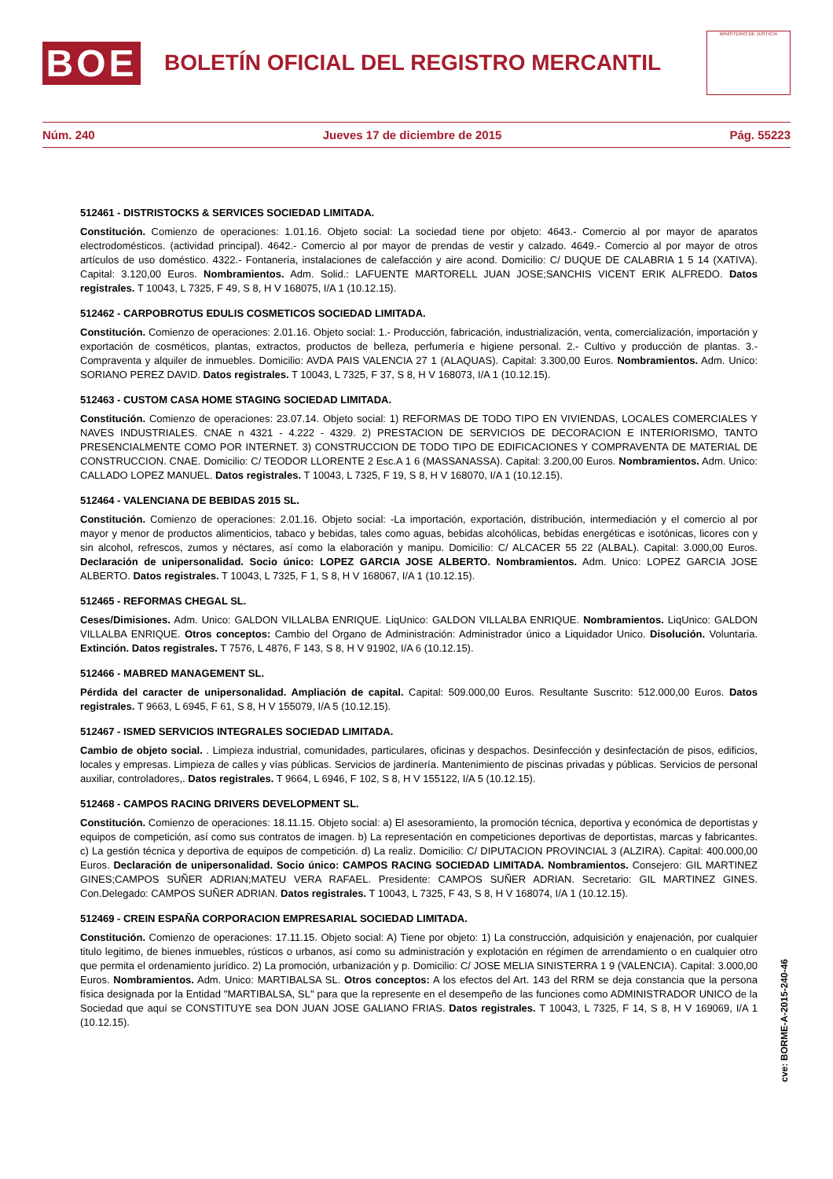BOE
BOLETÍN OFICIAL DEL REGISTRO MERCANTIL
MINISTERIO DE JUSTICIA
Núm. 240 Jueves 17 de diciembre de 2015 Pág. 55223
512461 - DISTRISTOCKS & SERVICES SOCIEDAD LIMITADA.
Constitución. Comienzo de operaciones: 1.01.16. Objeto social: La sociedad tiene por objeto: 4643.- Comercio al por mayor de aparatos electrodomésticos. (actividad principal). 4642.- Comercio al por mayor de prendas de vestir y calzado. 4649.- Comercio al por mayor de otros artículos de uso doméstico. 4322.- Fontanería, instalaciones de calefacción y aire acond. Domicilio: C/ DUQUE DE CALABRIA 1 5 14 (XATIVA). Capital: 3.120,00 Euros. Nombramientos. Adm. Solid.: LAFUENTE MARTORELL JUAN JOSE;SANCHIS VICENT ERIK ALFREDO. Datos registrales. T 10043, L 7325, F 49, S 8, H V 168075, I/A 1 (10.12.15).
512462 - CARPOBROTUS EDULIS COSMETICOS SOCIEDAD LIMITADA.
Constitución. Comienzo de operaciones: 2.01.16. Objeto social: 1.- Producción, fabricación, industrialización, venta, comercialización, importación y exportación de cosméticos, plantas, extractos, productos de belleza, perfumería e higiene personal. 2.- Cultivo y producción de plantas. 3.- Compraventa y alquiler de inmuebles. Domicilio: AVDA PAIS VALENCIA 27 1 (ALAQUAS). Capital: 3.300,00 Euros. Nombramientos. Adm. Unico: SORIANO PEREZ DAVID. Datos registrales. T 10043, L 7325, F 37, S 8, H V 168073, I/A 1 (10.12.15).
512463 - CUSTOM CASA HOME STAGING SOCIEDAD LIMITADA.
Constitución. Comienzo de operaciones: 23.07.14. Objeto social: 1) REFORMAS DE TODO TIPO EN VIVIENDAS, LOCALES COMERCIALES Y NAVES INDUSTRIALES. CNAE n 4321 - 4.222 - 4329. 2) PRESTACION DE SERVICIOS DE DECORACION E INTERIORISMO, TANTO PRESENCIALMENTE COMO POR INTERNET. 3) CONSTRUCCION DE TODO TIPO DE EDIFICACIONES Y COMPRAVENTA DE MATERIAL DE CONSTRUCCION. CNAE. Domicilio: C/ TEODOR LLORENTE 2 Esc.A 1 6 (MASSANASSA). Capital: 3.200,00 Euros. Nombramientos. Adm. Unico: CALLADO LOPEZ MANUEL. Datos registrales. T 10043, L 7325, F 19, S 8, H V 168070, I/A 1 (10.12.15).
512464 - VALENCIANA DE BEBIDAS 2015 SL.
Constitución. Comienzo de operaciones: 2.01.16. Objeto social: -La importación, exportación, distribución, intermediación y el comercio al por mayor y menor de productos alimenticios, tabaco y bebidas, tales como aguas, bebidas alcohólicas, bebidas energéticas e isotónicas, licores con y sin alcohol, refrescos, zumos y néctares, así como la elaboración y manipu. Domicilio: C/ ALCACER 55 22 (ALBAL). Capital: 3.000,00 Euros. Declaración de unipersonalidad. Socio único: LOPEZ GARCIA JOSE ALBERTO. Nombramientos. Adm. Unico: LOPEZ GARCIA JOSE ALBERTO. Datos registrales. T 10043, L 7325, F 1, S 8, H V 168067, I/A 1 (10.12.15).
512465 - REFORMAS CHEGAL SL.
Ceses/Dimisiones. Adm. Unico: GALDON VILLALBA ENRIQUE. LiqUnico: GALDON VILLALBA ENRIQUE. Nombramientos. LiqUnico: GALDON VILLALBA ENRIQUE. Otros conceptos: Cambio del Organo de Administración: Administrador único a Liquidador Unico. Disolución. Voluntaria. Extinción. Datos registrales. T 7576, L 4876, F 143, S 8, H V 91902, I/A 6 (10.12.15).
512466 - MABRED MANAGEMENT SL.
Pérdida del caracter de unipersonalidad. Ampliación de capital. Capital: 509.000,00 Euros. Resultante Suscrito: 512.000,00 Euros. Datos registrales. T 9663, L 6945, F 61, S 8, H V 155079, I/A 5 (10.12.15).
512467 - ISMED SERVICIOS INTEGRALES SOCIEDAD LIMITADA.
Cambio de objeto social. . Limpieza industrial, comunidades, particulares, oficinas y despachos. Desinfección y desinfectación de pisos, edificios, locales y empresas. Limpieza de calles y vías públicas. Servicios de jardinería. Mantenimiento de piscinas privadas y públicas. Servicios de personal auxiliar, controladores,. Datos registrales. T 9664, L 6946, F 102, S 8, H V 155122, I/A 5 (10.12.15).
512468 - CAMPOS RACING DRIVERS DEVELOPMENT SL.
Constitución. Comienzo de operaciones: 18.11.15. Objeto social: a) El asesoramiento, la promoción técnica, deportiva y económica de deportistas y equipos de competición, así como sus contratos de imagen. b) La representación en competiciones deportivas de deportistas, marcas y fabricantes. c) La gestión técnica y deportiva de equipos de competición. d) La realiz. Domicilio: C/ DIPUTACION PROVINCIAL 3 (ALZIRA). Capital: 400.000,00 Euros. Declaración de unipersonalidad. Socio único: CAMPOS RACING SOCIEDAD LIMITADA. Nombramientos. Consejero: GIL MARTINEZ GINES;CAMPOS SUÑER ADRIAN;MATEU VERA RAFAEL. Presidente: CAMPOS SUÑER ADRIAN. Secretario: GIL MARTINEZ GINES. Con.Delegado: CAMPOS SUÑER ADRIAN. Datos registrales. T 10043, L 7325, F 43, S 8, H V 168074, I/A 1 (10.12.15).
512469 - CREIN ESPAÑA CORPORACION EMPRESARIAL SOCIEDAD LIMITADA.
Constitución. Comienzo de operaciones: 17.11.15. Objeto social: A) Tiene por objeto: 1) La construcción, adquisición y enajenación, por cualquier titulo legitimo, de bienes inmuebles, rústicos o urbanos, así como su administración y explotación en régimen de arrendamiento o en cualquier otro que permita el ordenamiento jurídico. 2) La promoción, urbanización y p. Domicilio: C/ JOSE MELIA SINISTERRA 1 9 (VALENCIA). Capital: 3.000,00 Euros. Nombramientos. Adm. Unico: MARTIBALSA SL. Otros conceptos: A los efectos del Art. 143 del RRM se deja constancia que la persona física designada por la Entidad "MARTIBALSA, SL" para que la represente en el desempeño de las funciones como ADMINISTRADOR UNICO de la Sociedad que aquí se CONSTITUYE sea DON JUAN JOSE GALIANO FRIAS. Datos registrales. T 10043, L 7325, F 14, S 8, H V 169069, I/A 1 (10.12.15).
cve: BORME-A-2015-240-46